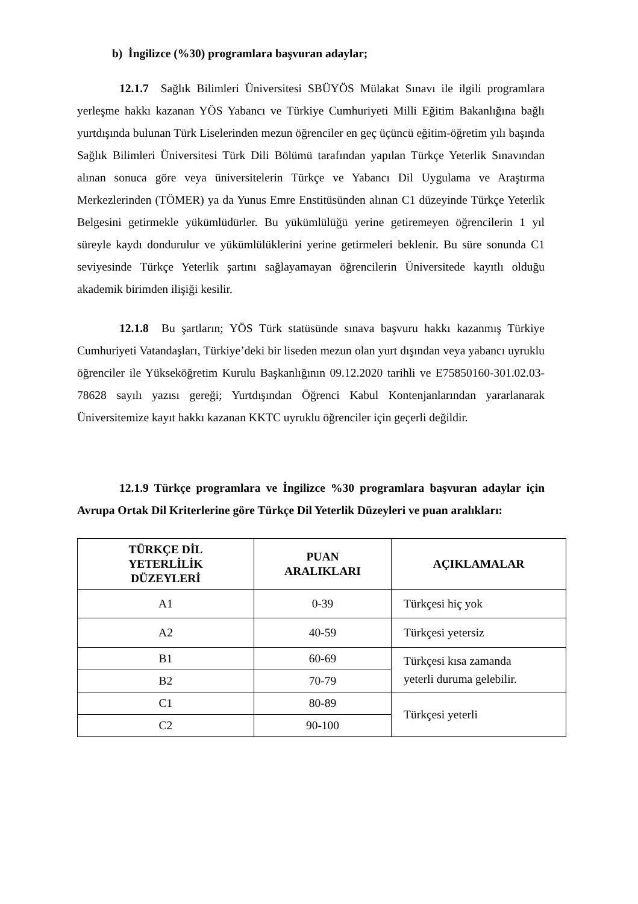b) İngilizce (%30) programlara başvuran adaylar;
12.1.7 Sağlık Bilimleri Üniversitesi SBÜYÖS Mülakat Sınavı ile ilgili programlara yerleşme hakkı kazanan YÖS Yabancı ve Türkiye Cumhuriyeti Milli Eğitim Bakanlığına bağlı yurtdışında bulunan Türk Liselerinden mezun öğrenciler en geç üçüncü eğitim-öğretim yılı başında Sağlık Bilimleri Üniversitesi Türk Dili Bölümü tarafından yapılan Türkçe Yeterlik Sınavından alınan sonuca göre veya üniversitelerin Türkçe ve Yabancı Dil Uygulama ve Araştırma Merkezlerinden (TÖMER) ya da Yunus Emre Enstitüsünden alınan C1 düzeyinde Türkçe Yeterlik Belgesini getirmekle yükümlüdürler. Bu yükümlülüğü yerine getiremeyen öğrencilerin 1 yıl süreyle kaydı dondurulur ve yükümlülüklerini yerine getirmeleri beklenir. Bu süre sonunda C1 seviyesinde Türkçe Yeterlik şartını sağlayamayan öğrencilerin Üniversitede kayıtlı olduğu akademik birimden ilişiği kesilir.
12.1.8 Bu şartların; YÖS Türk statüsünde sınava başvuru hakkı kazanmış Türkiye Cumhuriyeti Vatandaşları, Türkiye’deki bir liseden mezun olan yurt dışından veya yabancı uyruklu öğrenciler ile Yükseköğretim Kurulu Başkanlığının 09.12.2020 tarihli ve E75850160-301.02.03-78628 sayılı yazısı gereği; Yurtdışından Öğrenci Kabul Kontenjanlarından yararlanarak Üniversitemize kayıt hakkı kazanan KKTC uyruklu öğrenciler için geçerli değildir.
12.1.9 Türkçe programlara ve İngilizce %30 programlara başvuran adaylar için Avrupa Ortak Dil Kriterlerine göre Türkçe Dil Yeterlik Düzeyleri ve puan aralıkları:
| TÜRKÇE DİL YETERLİLİK DÜZEYLERİ | PUAN ARALIKLARI | AÇIKLAMALAR |
| --- | --- | --- |
| A1 | 0-39 | Türkçesi hiç yok |
| A2 | 40-59 | Türkçesi yetersiz |
| B1 | 60-69 | Türkçesi kısa zamanda yeterli duruma gelebilir. |
| B2 | 70-79 | |
| C1 | 80-89 | Türkçesi yeterli |
| C2 | 90-100 | |